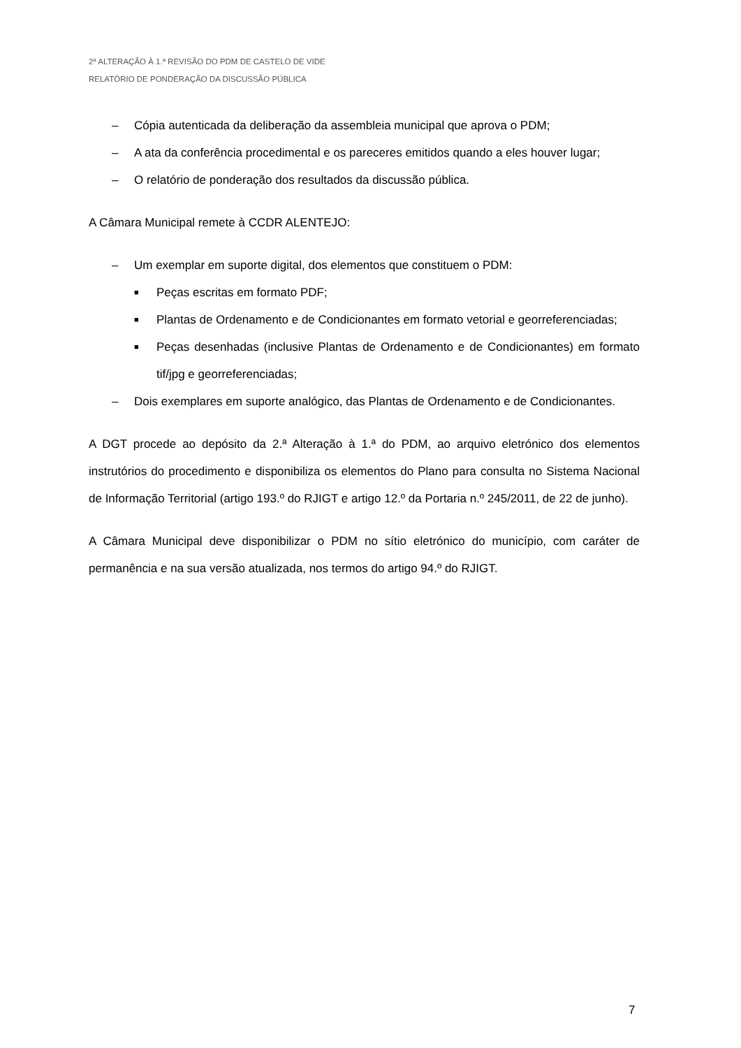2ª ALTERAÇÃO À 1.ª REVISÃO DO PDM DE CASTELO DE VIDE
RELATÓRIO DE PONDERAÇÃO DA DISCUSSÃO PÚBLICA
– Cópia autenticada da deliberação da assembleia municipal que aprova o PDM;
– A ata da conferência procedimental e os pareceres emitidos quando a eles houver lugar;
– O relatório de ponderação dos resultados da discussão pública.
A Câmara Municipal remete à CCDR ALENTEJO:
– Um exemplar em suporte digital, dos elementos que constituem o PDM:
■ Peças escritas em formato PDF;
■ Plantas de Ordenamento e de Condicionantes em formato vetorial e georreferenciadas;
■ Peças desenhadas (inclusive Plantas de Ordenamento e de Condicionantes) em formato tif/jpg e georreferenciadas;
– Dois exemplares em suporte analógico, das Plantas de Ordenamento e de Condicionantes.
A DGT procede ao depósito da 2.ª Alteração à 1.ª do PDM, ao arquivo eletrónico dos elementos instrutórios do procedimento e disponibiliza os elementos do Plano para consulta no Sistema Nacional de Informação Territorial (artigo 193.º do RJIGT e artigo 12.º da Portaria n.º 245/2011, de 22 de junho).
A Câmara Municipal deve disponibilizar o PDM no sítio eletrónico do município, com caráter de permanência e na sua versão atualizada, nos termos do artigo 94.º do RJIGT.
7